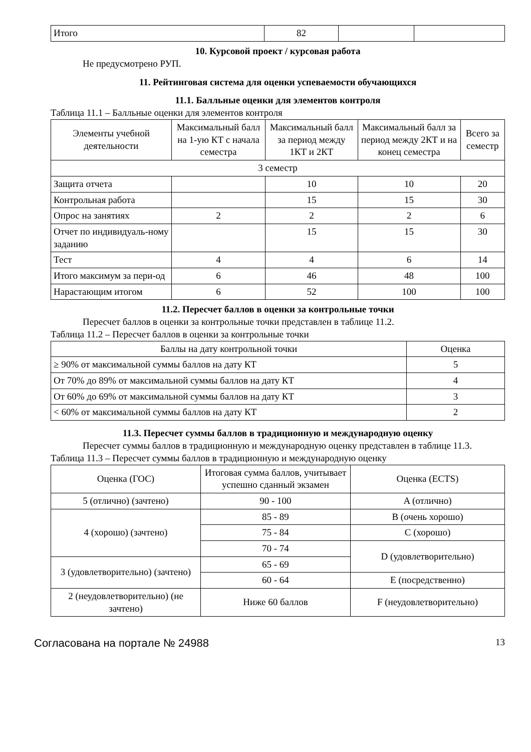| Итого | 82 | | |
10. Курсовой проект / курсовая работа
Не предусмотрено РУП.
11. Рейтинговая система для оценки успеваемости обучающихся
11.1. Балльные оценки для элементов контроля
Таблица 11.1 – Балльные оценки для элементов контроля
| Элементы учебной деятельности | Максимальный балл на 1-ую КТ с начала семестра | Максимальный балл за период между 1КТ и 2КТ | Максимальный балл за период между 2КТ и на конец семестра | Всего за семестр |
| --- | --- | --- | --- | --- |
| 3 семестр | | | | |
| Защита отчета | | 10 | 10 | 20 |
| Контрольная работа | | 15 | 15 | 30 |
| Опрос на занятиях | 2 | 2 | 2 | 6 |
| Отчет по индивидуаль-ному заданию | | 15 | 15 | 30 |
| Тест | 4 | 4 | 6 | 14 |
| Итого максимум за пери-од | 6 | 46 | 48 | 100 |
| Нарастающим итогом | 6 | 52 | 100 | 100 |
11.2. Пересчет баллов в оценки за контрольные точки
Пересчет баллов в оценки за контрольные точки представлен в таблице 11.2.
Таблица 11.2 – Пересчет баллов в оценки за контрольные точки
| Баллы на дату контрольной точки | Оценка |
| --- | --- |
| ≥ 90% от максимальной суммы баллов на дату КТ | 5 |
| От 70% до 89% от максимальной суммы баллов на дату КТ | 4 |
| От 60% до 69% от максимальной суммы баллов на дату КТ | 3 |
| < 60% от максимальной суммы баллов на дату КТ | 2 |
11.3. Пересчет суммы баллов в традиционную и международную оценку
Пересчет суммы баллов в традиционную и международную оценку представлен в таблице 11.3.
Таблица 11.3 – Пересчет суммы баллов в традиционную и международную оценку
| Оценка (ГОС) | Итоговая сумма баллов, учитывает успешно сданный экзамен | Оценка (ECTS) |
| --- | --- | --- |
| 5 (отлично) (зачтено) | 90 - 100 | A (отлично) |
| 4 (хорошо) (зачтено) | 85 - 89 | B (очень хорошо) |
| | 75 - 84 | C (хорошо) |
| | 70 - 74 | D (удовлетворительно) |
| 3 (удовлетворительно) (зачтено) | 65 - 69 | |
| | 60 - 64 | E (посредственно) |
| 2 (неудовлетворительно) (не зачтено) | Ниже 60 баллов | F (неудовлетворительно) |
Согласована на портале № 24988 13